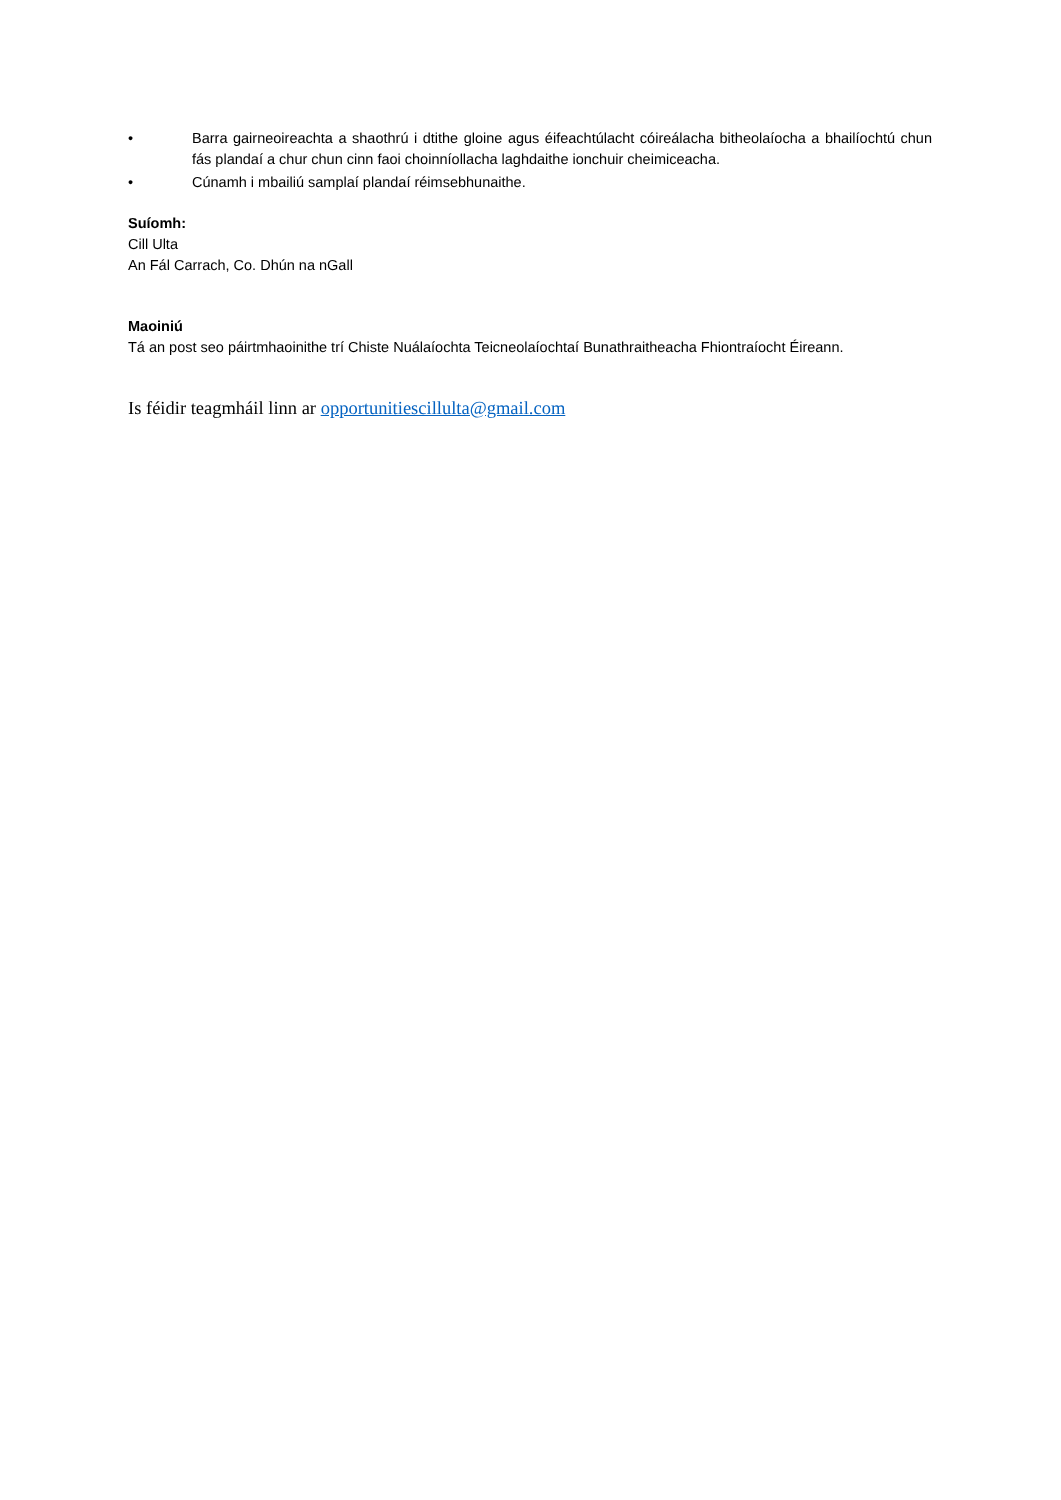• Barra gairneoireachta a shaothrú i dtithe gloine agus éifeachtúlacht cóireálacha bitheolaíocha a bhailíochtú chun fás plandaí a chur chun cinn faoi choinníollacha laghdaithe ionchuir cheimiceacha.
• Cúnamh i mbailiú samplaí plandaí réimsebhunaithe.
Suíomh:
Cill Ulta
An Fál Carrach, Co. Dhún na nGall
Maoiniú
Tá an post seo páirtmhaoinithe trí Chiste Nuálaíochta Teicneolaíochtaí Bunathraitheacha Fhiontraíocht Éireann.
Is féidir teagmháil linn ar opportunitiescillulta@gmail.com